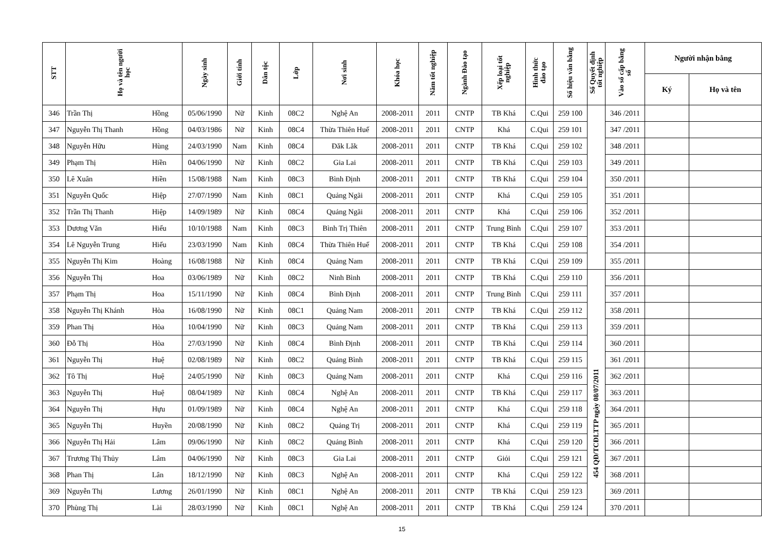| STT | Họ và tên người học | Ngày sinh | Giới tính | Dân tộc | Lớp | Nơi sinh | Khóa học | Năm tốt nghiệp | Ngành Đào tạo | Xếp loại tốt nghiệp | Hình thức đào tạo | Số hiệu văn bằng | Số Quyết định tốt nghiệp | Vào sổ cấp bằng số | Người nhận bằng | |
| --- | --- | --- | --- | --- | --- | --- | --- | --- | --- | --- | --- | --- | --- | --- | --- | --- |
| | | | | | | | | | | | | | | | Ký | Họ và tên |
| 346 | Trần Thị Hồng | 05/06/1990 | Nữ | Kinh | 08C2 | Nghệ An | 2008-2011 | 2011 | CNTP | TB Khá | C.Qui | 259 100 | | 346 /2011 | | |
| 347 | Nguyễn Thị Thanh Hồng | 04/03/1986 | Nữ | Kinh | 08C4 | Thừa Thiên Huế | 2008-2011 | 2011 | CNTP | Khá | C.Qui | 259 101 | | 347 /2011 | | |
| 348 | Nguyễn Hữu Hùng | 24/03/1990 | Nam | Kinh | 08C4 | Đăk Lăk | 2008-2011 | 2011 | CNTP | TB Khá | C.Qui | 259 102 | | 348 /2011 | | |
| 349 | Phạm Thị Hiền | 04/06/1990 | Nữ | Kinh | 08C2 | Gia Lai | 2008-2011 | 2011 | CNTP | TB Khá | C.Qui | 259 103 | | 349 /2011 | | |
| 350 | Lê Xuân Hiền | 15/08/1988 | Nam | Kinh | 08C3 | Bình Định | 2008-2011 | 2011 | CNTP | TB Khá | C.Qui | 259 104 | | 350 /2011 | | |
| 351 | Nguyễn Quốc Hiệp | 27/07/1990 | Nam | Kinh | 08C1 | Quảng Ngãi | 2008-2011 | 2011 | CNTP | Khá | C.Qui | 259 105 | | 351 /2011 | | |
| 352 | Trần Thị Thanh Hiệp | 14/09/1989 | Nữ | Kinh | 08C4 | Quảng Ngãi | 2008-2011 | 2011 | CNTP | Khá | C.Qui | 259 106 | | 352 /2011 | | |
| 353 | Dương Văn Hiếu | 10/10/1988 | Nam | Kinh | 08C3 | Bình Trị Thiên | 2008-2011 | 2011 | CNTP | Trung Bình | C.Qui | 259 107 | | 353 /2011 | | |
| 354 | Lê Nguyễn Trung Hiếu | 23/03/1990 | Nam | Kinh | 08C4 | Thừa Thiên Huế | 2008-2011 | 2011 | CNTP | TB Khá | C.Qui | 259 108 | | 354 /2011 | | |
| 355 | Nguyễn Thị Kim Hoàng | 16/08/1988 | Nữ | Kinh | 08C4 | Quảng Nam | 2008-2011 | 2011 | CNTP | TB Khá | C.Qui | 259 109 | | 355 /2011 | | |
| 356 | Nguyễn Thị Hoa | 03/06/1989 | Nữ | Kinh | 08C2 | Ninh Bình | 2008-2011 | 2011 | CNTP | TB Khá | C.Qui | 259 110 | 454 QĐ/TCĐLTTP ngày 08/07/2011 | 356 /2011 | | |
| 357 | Phạm Thị Hoa | 15/11/1990 | Nữ | Kinh | 08C4 | Bình Định | 2008-2011 | 2011 | CNTP | Trung Bình | C.Qui | 259 111 | | 357 /2011 | | |
| 358 | Nguyễn Thị Khánh Hòa | 16/08/1990 | Nữ | Kinh | 08C1 | Quảng Nam | 2008-2011 | 2011 | CNTP | TB Khá | C.Qui | 259 112 | | 358 /2011 | | |
| 359 | Phan Thị Hòa | 10/04/1990 | Nữ | Kinh | 08C3 | Quảng Nam | 2008-2011 | 2011 | CNTP | TB Khá | C.Qui | 259 113 | | 359 /2011 | | |
| 360 | Đỗ Thị Hòa | 27/03/1990 | Nữ | Kinh | 08C4 | Bình Định | 2008-2011 | 2011 | CNTP | TB Khá | C.Qui | 259 114 | | 360 /2011 | | |
| 361 | Nguyễn Thị Huệ | 02/08/1989 | Nữ | Kinh | 08C2 | Quảng Bình | 2008-2011 | 2011 | CNTP | TB Khá | C.Qui | 259 115 | | 361 /2011 | | |
| 362 | Tô Thị Huệ | 24/05/1990 | Nữ | Kinh | 08C3 | Quảng Nam | 2008-2011 | 2011 | CNTP | Khá | C.Qui | 259 116 | | 362 /2011 | | |
| 363 | Nguyễn Thị Huệ | 08/04/1989 | Nữ | Kinh | 08C4 | Nghệ An | 2008-2011 | 2011 | CNTP | TB Khá | C.Qui | 259 117 | | 363 /2011 | | |
| 364 | Nguyễn Thị Hựu | 01/09/1989 | Nữ | Kinh | 08C4 | Nghệ An | 2008-2011 | 2011 | CNTP | Khá | C.Qui | 259 118 | | 364 /2011 | | |
| 365 | Nguyễn Thị Huyền | 20/08/1990 | Nữ | Kinh | 08C2 | Quảng Trị | 2008-2011 | 2011 | CNTP | Khá | C.Qui | 259 119 | | 365 /2011 | | |
| 366 | Nguyễn Thị Hải Lâm | 09/06/1990 | Nữ | Kinh | 08C2 | Quảng Bình | 2008-2011 | 2011 | CNTP | Khá | C.Qui | 259 120 | | 366 /2011 | | |
| 367 | Trương Thị Thủy Lâm | 04/06/1990 | Nữ | Kinh | 08C3 | Gia Lai | 2008-2011 | 2011 | CNTP | Giỏi | C.Qui | 259 121 | | 367 /2011 | | |
| 368 | Phan Thị Lân | 18/12/1990 | Nữ | Kinh | 08C3 | Nghệ An | 2008-2011 | 2011 | CNTP | Khá | C.Qui | 259 122 | | 368 /2011 | | |
| 369 | Nguyễn Thị Lương | 26/01/1990 | Nữ | Kinh | 08C1 | Nghệ An | 2008-2011 | 2011 | CNTP | TB Khá | C.Qui | 259 123 | | 369 /2011 | | |
| 370 | Phùng Thị Lài | 28/03/1990 | Nữ | Kinh | 08C1 | Nghệ An | 2008-2011 | 2011 | CNTP | TB Khá | C.Qui | 259 124 | | 370 /2011 | | |
15